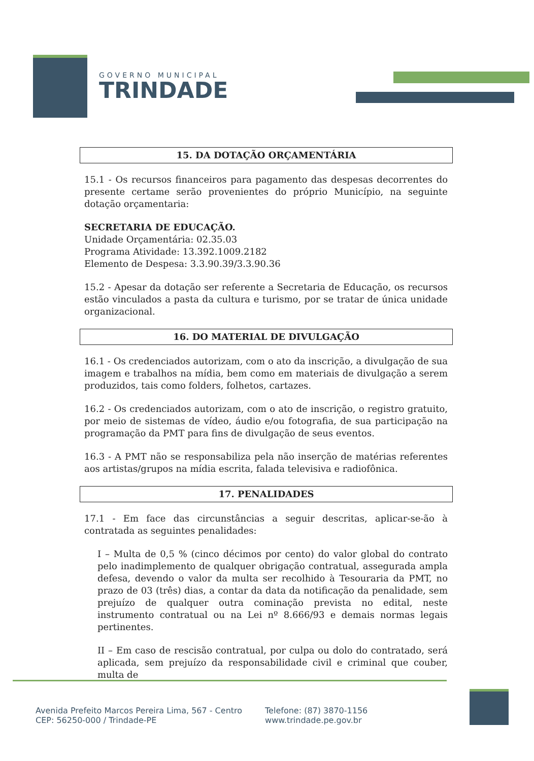GOVERNO MUNICIPAL
TRINDADE
15. DA DOTAÇÃO ORÇAMENTÁRIA
15.1 - Os recursos financeiros para pagamento das despesas decorrentes do presente certame serão provenientes do próprio Município, na seguinte dotação orçamentaria:
SECRETARIA DE EDUCAÇÃO.
Unidade Orçamentária: 02.35.03
Programa Atividade: 13.392.1009.2182
Elemento de Despesa: 3.3.90.39/3.3.90.36
15.2 - Apesar da dotação ser referente a Secretaria de Educação, os recursos estão vinculados a pasta da cultura e turismo, por se tratar de única unidade organizacional.
16. DO MATERIAL DE DIVULGAÇÃO
16.1 - Os credenciados autorizam, com o ato da inscrição, a divulgação de sua imagem e trabalhos na mídia, bem como em materiais de divulgação a serem produzidos, tais como folders, folhetos, cartazes.
16.2 - Os credenciados autorizam, com o ato de inscrição, o registro gratuito, por meio de sistemas de vídeo, áudio e/ou fotografia, de sua participação na programação da PMT para fins de divulgação de seus eventos.
16.3 - A PMT não se responsabiliza pela não inserção de matérias referentes aos artistas/grupos na mídia escrita, falada televisiva e radiofônica.
17. PENALIDADES
17.1 - Em face das circunstâncias a seguir descritas, aplicar-se-ão à contratada as seguintes penalidades:
I – Multa de 0,5 % (cinco décimos por cento) do valor global do contrato pelo inadimplemento de qualquer obrigação contratual, assegurada ampla defesa, devendo o valor da multa ser recolhido à Tesouraria da PMT, no prazo de 03 (três) dias, a contar da data da notificação da penalidade, sem prejuízo de qualquer outra cominação prevista no edital, neste instrumento contratual ou na Lei nº 8.666/93 e demais normas legais pertinentes.
II – Em caso de rescisão contratual, por culpa ou dolo do contratado, será aplicada, sem prejuízo da responsabilidade civil e criminal que couber, multa de
Avenida Prefeito Marcos Pereira Lima, 567 - Centro
CEP: 56250-000 / Trindade-PE
Telefone: (87) 3870-1156
www.trindade.pe.gov.br